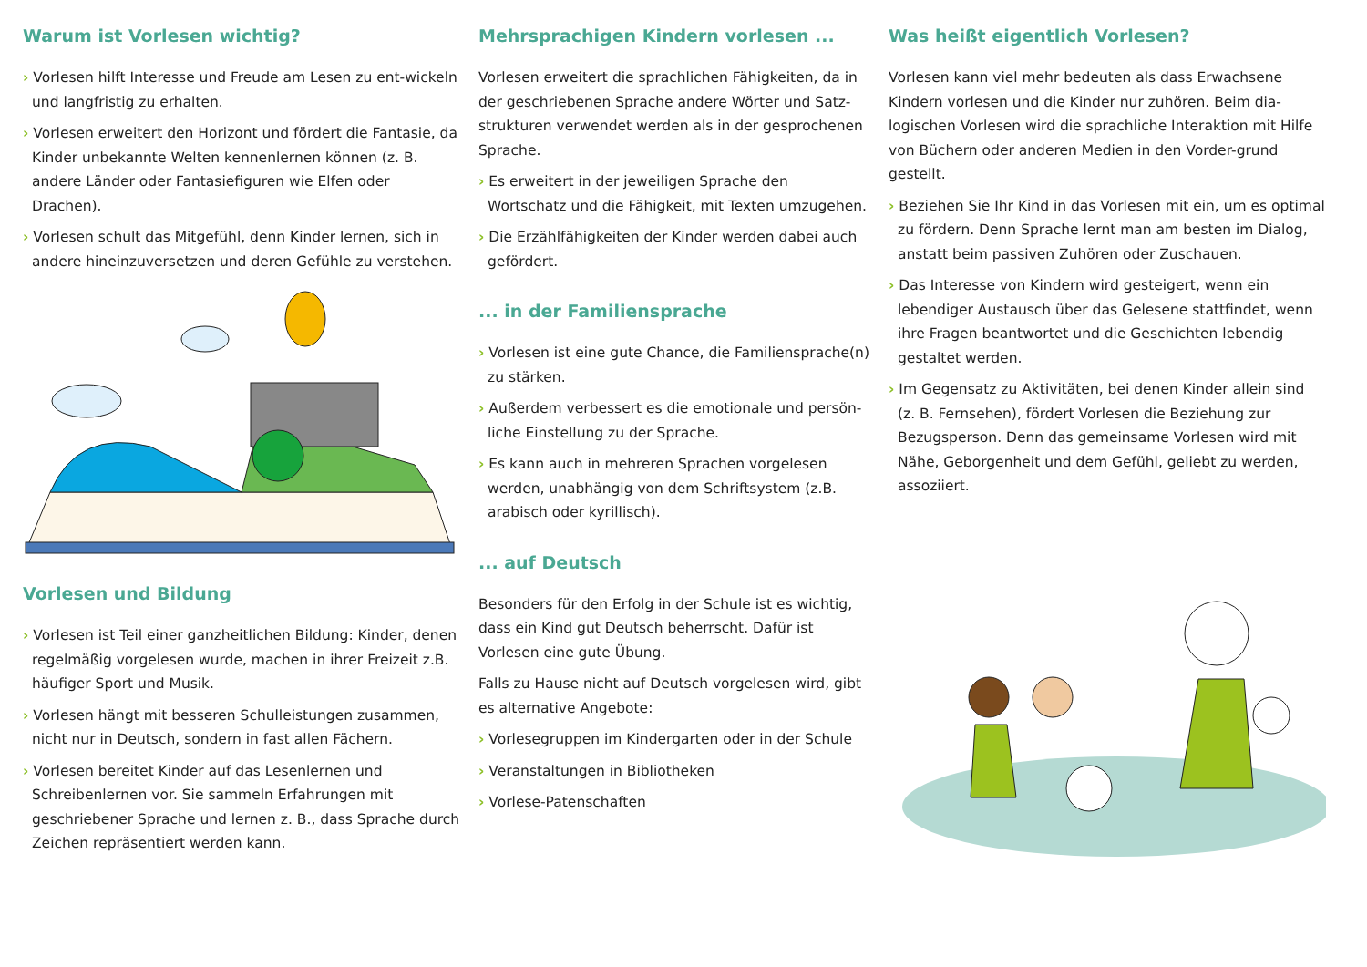Warum ist Vorlesen wichtig?
› Vorlesen hilft Interesse und Freude am Lesen zu ent-wickeln und langfristig zu erhalten.
› Vorlesen erweitert den Horizont und fördert die Fantasie, da Kinder unbekannte Welten kennenlernen können (z. B. andere Länder oder Fantasiefiguren wie Elfen oder Drachen).
› Vorlesen schult das Mitgefühl, denn Kinder lernen, sich in andere hineinzuversetzen und deren Gefühle zu verstehen.
Vorlesen und Bildung
› Vorlesen ist Teil einer ganzheitlichen Bildung: Kinder, denen regelmäßig vorgelesen wurde, machen in ihrer Freizeit z.B. häufiger Sport und Musik.
› Vorlesen hängt mit besseren Schulleistungen zusammen, nicht nur in Deutsch, sondern in fast allen Fächern.
› Vorlesen bereitet Kinder auf das Lesenlernen und Schreibenlernen vor. Sie sammeln Erfahrungen mit geschriebener Sprache und lernen z. B., dass Sprache durch Zeichen repräsentiert werden kann.
Mehrsprachigen Kindern vorlesen ...
Vorlesen erweitert die sprachlichen Fähigkeiten, da in der geschriebenen Sprache andere Wörter und Satz-strukturen verwendet werden als in der gesprochenen Sprache.
› Es erweitert in der jeweiligen Sprache den Wortschatz und die Fähigkeit, mit Texten umzugehen.
› Die Erzählfähigkeiten der Kinder werden dabei auch gefördert.
... in der Familiensprache
› Vorlesen ist eine gute Chance, die Familiensprache(n) zu stärken.
› Außerdem verbessert es die emotionale und persön-liche Einstellung zu der Sprache.
› Es kann auch in mehreren Sprachen vorgelesen werden, unabhängig von dem Schriftsystem (z.B. arabisch oder kyrillisch).
... auf Deutsch
Besonders für den Erfolg in der Schule ist es wichtig, dass ein Kind gut Deutsch beherrscht. Dafür ist Vorlesen eine gute Übung.
Falls zu Hause nicht auf Deutsch vorgelesen wird, gibt es alternative Angebote:
› Vorlesegruppen im Kindergarten oder in der Schule
› Veranstaltungen in Bibliotheken
› Vorlese-Patenschaften
Was heißt eigentlich Vorlesen?
Vorlesen kann viel mehr bedeuten als dass Erwachsene Kindern vorlesen und die Kinder nur zuhören. Beim dia-logischen Vorlesen wird die sprachliche Interaktion mit Hilfe von Büchern oder anderen Medien in den Vorder-grund gestellt.
› Beziehen Sie Ihr Kind in das Vorlesen mit ein, um es optimal zu fördern. Denn Sprache lernt man am besten im Dialog, anstatt beim passiven Zuhören oder Zuschauen.
› Das Interesse von Kindern wird gesteigert, wenn ein lebendiger Austausch über das Gelesene stattfindet, wenn ihre Fragen beantwortet und die Geschichten lebendig gestaltet werden.
› Im Gegensatz zu Aktivitäten, bei denen Kinder allein sind (z. B. Fernsehen), fördert Vorlesen die Beziehung zur Bezugsperson. Denn das gemeinsame Vorlesen wird mit Nähe, Geborgenheit und dem Gefühl, geliebt zu werden, assoziiert.